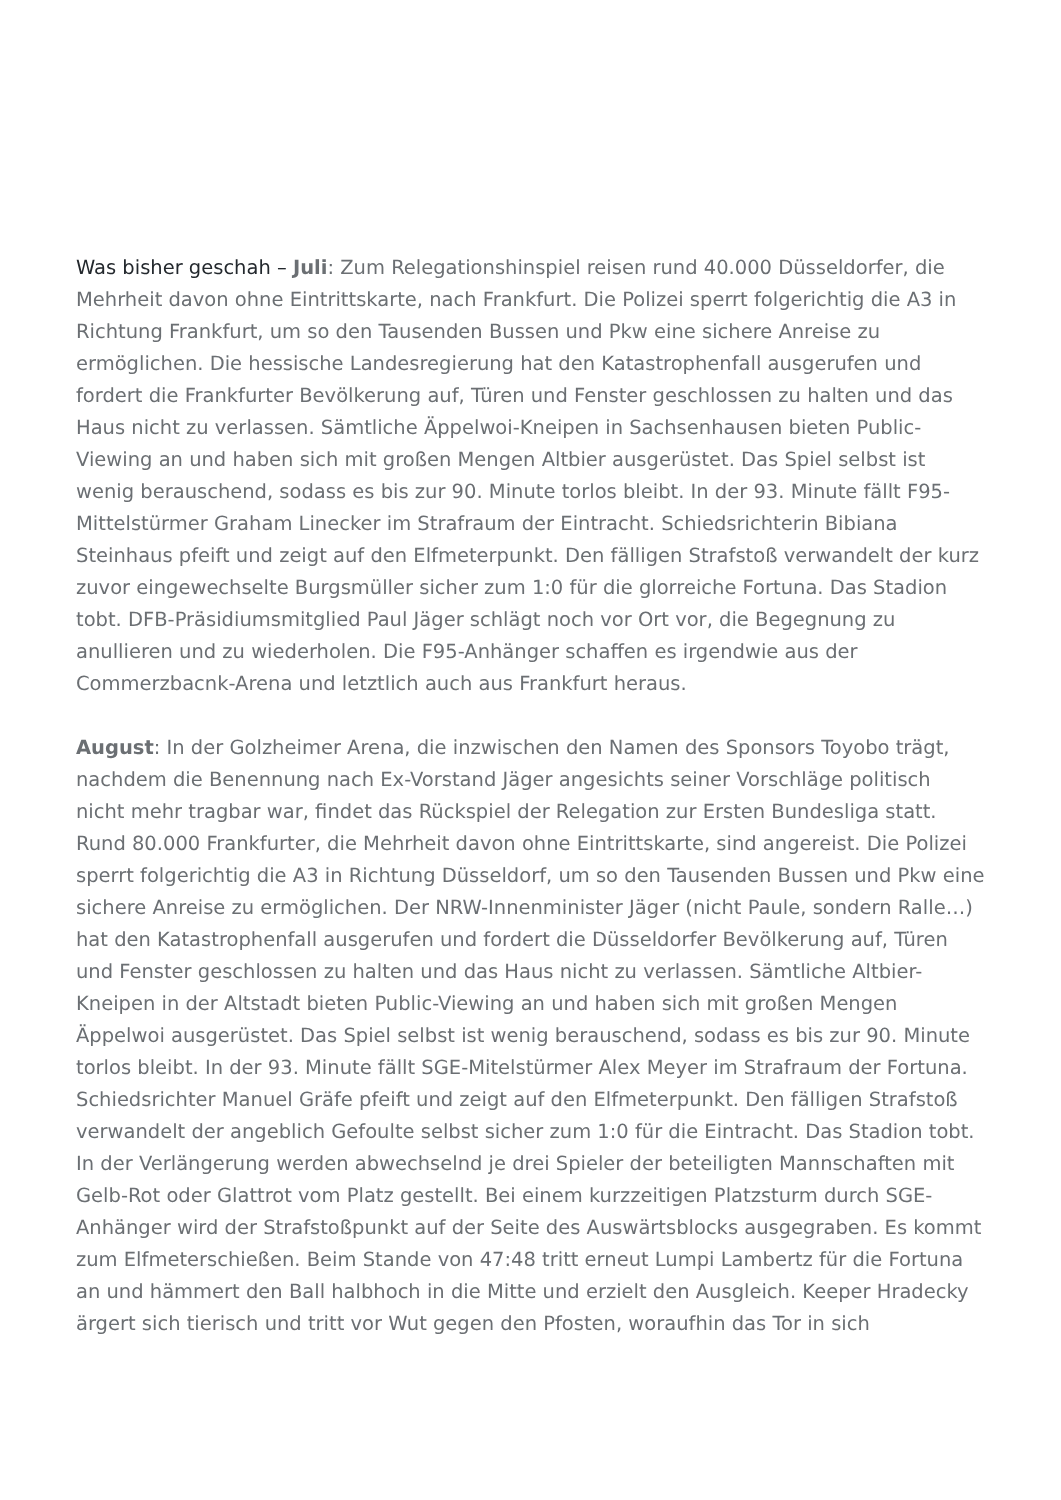Was bisher geschah – Juli: Zum Relegationshinspiel reisen rund 40.000 Düsseldorfer, die Mehrheit davon ohne Eintrittskarte, nach Frankfurt. Die Polizei sperrt folgerichtig die A3 in Richtung Frankfurt, um so den Tausenden Bussen und Pkw eine sichere Anreise zu ermöglichen. Die hessische Landesregierung hat den Katastrophenfall ausgerufen und fordert die Frankfurter Bevölkerung auf, Türen und Fenster geschlossen zu halten und das Haus nicht zu verlassen. Sämtliche Äppelwoi-Kneipen in Sachsenhausen bieten Public-Viewing an und haben sich mit großen Mengen Altbier ausgerüstet. Das Spiel selbst ist wenig berauschend, sodass es bis zur 90. Minute torlos bleibt. In der 93. Minute fällt F95-Mittelstürmer Graham Linecker im Strafraum der Eintracht. Schiedsrichterin Bibiana Steinhaus pfeift und zeigt auf den Elfmeterpunkt. Den fälligen Strafstoß verwandelt der kurz zuvor eingewechselte Burgsmüller sicher zum 1:0 für die glorreiche Fortuna. Das Stadion tobt. DFB-Präsidiumsmitglied Paul Jäger schlägt noch vor Ort vor, die Begegnung zu anullieren und zu wiederholen. Die F95-Anhänger schaffen es irgendwie aus der Commerzbacnk-Arena und letztlich auch aus Frankfurt heraus.
August: In der Golzheimer Arena, die inzwischen den Namen des Sponsors Toyobo trägt, nachdem die Benennung nach Ex-Vorstand Jäger angesichts seiner Vorschläge politisch nicht mehr tragbar war, findet das Rückspiel der Relegation zur Ersten Bundesliga statt. Rund 80.000 Frankfurter, die Mehrheit davon ohne Eintrittskarte, sind angereist. Die Polizei sperrt folgerichtig die A3 in Richtung Düsseldorf, um so den Tausenden Bussen und Pkw eine sichere Anreise zu ermöglichen. Der NRW-Innenminister Jäger (nicht Paule, sondern Ralle…) hat den Katastrophenfall ausgerufen und fordert die Düsseldorfer Bevölkerung auf, Türen und Fenster geschlossen zu halten und das Haus nicht zu verlassen. Sämtliche Altbier-Kneipen in der Altstadt bieten Public-Viewing an und haben sich mit großen Mengen Äppelwoi ausgerüstet. Das Spiel selbst ist wenig berauschend, sodass es bis zur 90. Minute torlos bleibt. In der 93. Minute fällt SGE-Mitelstürmer Alex Meyer im Strafraum der Fortuna. Schiedsrichter Manuel Gräfe pfeift und zeigt auf den Elfmeterpunkt. Den fälligen Strafstoß verwandelt der angeblich Gefoulte selbst sicher zum 1:0 für die Eintracht. Das Stadion tobt. In der Verlängerung werden abwechselnd je drei Spieler der beteiligten Mannschaften mit Gelb-Rot oder Glattrot vom Platz gestellt. Bei einem kurzzeitigen Platzsturm durch SGE-Anhänger wird der Strafstoßpunkt auf der Seite des Auswärtsblocks ausgegraben. Es kommt zum Elfmeterschießen. Beim Stande von 47:48 tritt erneut Lumpi Lambertz für die Fortuna an und hämmert den Ball halbhoch in die Mitte und erzielt den Ausgleich. Keeper Hradecky ärgert sich tierisch und tritt vor Wut gegen den Pfosten, woraufhin das Tor in sich